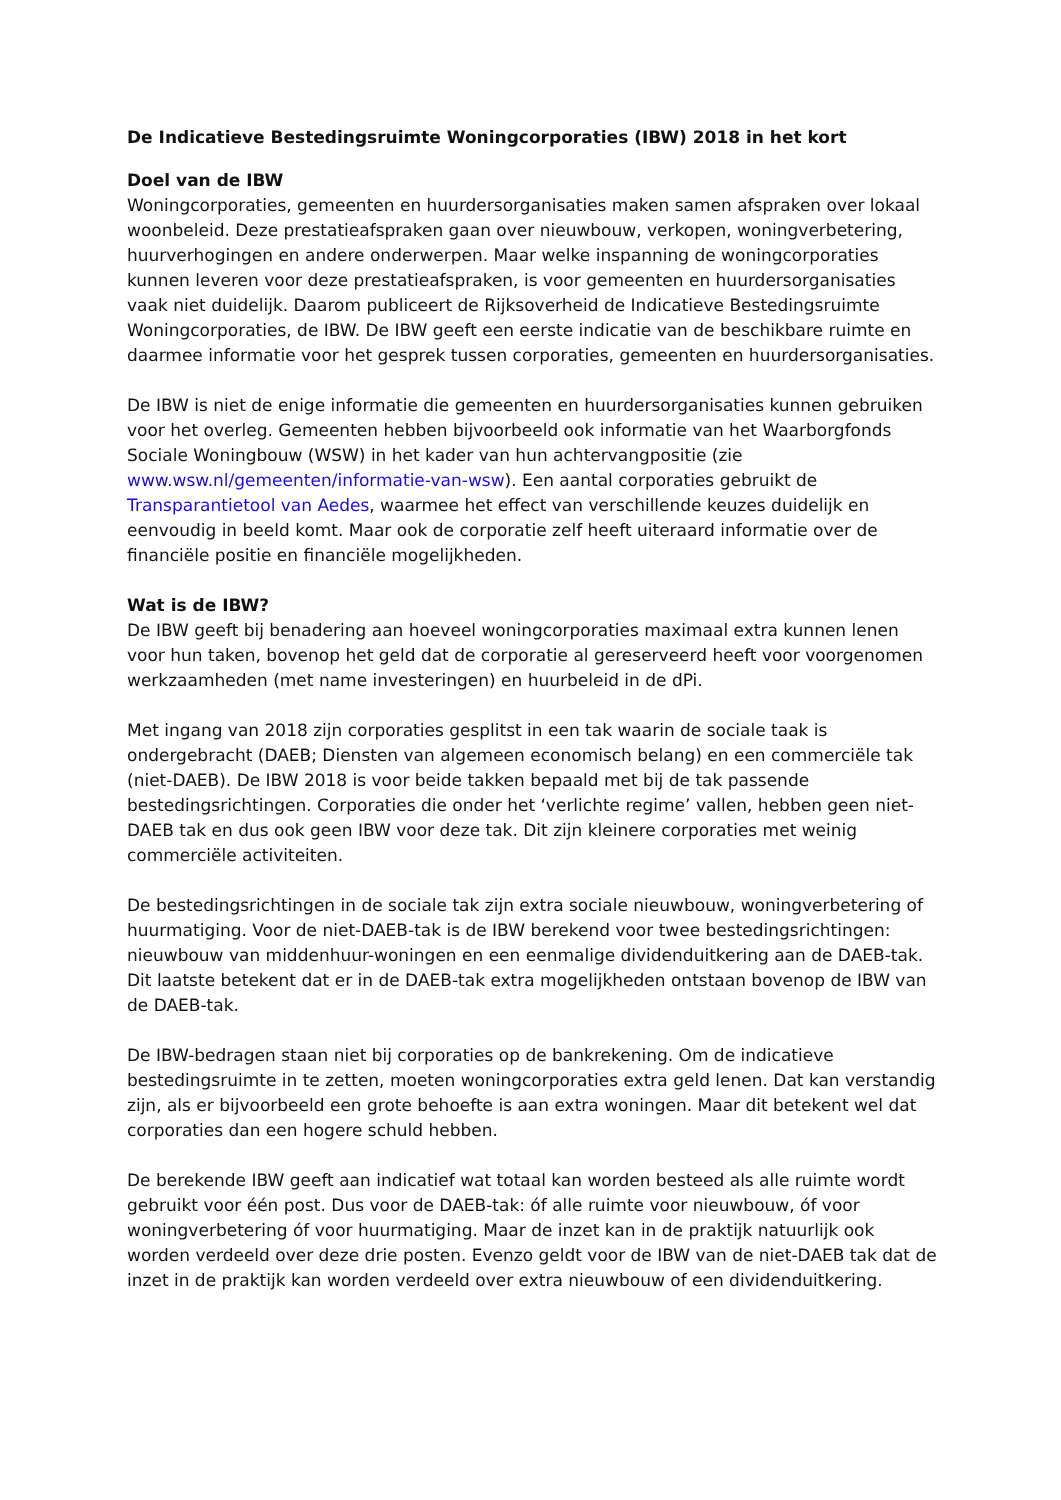De Indicatieve Bestedingsruimte Woningcorporaties (IBW) 2018 in het kort
Doel van de IBW
Woningcorporaties, gemeenten en huurdersorganisaties maken samen afspraken over lokaal woonbeleid. Deze prestatieafspraken gaan over nieuwbouw, verkopen, woningverbetering, huurverhogingen en andere onderwerpen. Maar welke inspanning de woningcorporaties kunnen leveren voor deze prestatieafspraken, is voor gemeenten en huurdersorganisaties vaak niet duidelijk. Daarom publiceert de Rijksoverheid de Indicatieve Bestedingsruimte Woningcorporaties, de IBW. De IBW geeft een eerste indicatie van de beschikbare ruimte en daarmee informatie voor het gesprek tussen corporaties, gemeenten en huurdersorganisaties.
De IBW is niet de enige informatie die gemeenten en huurdersorganisaties kunnen gebruiken voor het overleg. Gemeenten hebben bijvoorbeeld ook informatie van het Waarborgfonds Sociale Woningbouw (WSW) in het kader van hun achtervangpositie (zie www.wsw.nl/gemeenten/informatie-van-wsw). Een aantal corporaties gebruikt de Transparantietool van Aedes, waarmee het effect van verschillende keuzes duidelijk en eenvoudig in beeld komt. Maar ook de corporatie zelf heeft uiteraard informatie over de financiële positie en financiële mogelijkheden.
Wat is de IBW?
De IBW geeft bij benadering aan hoeveel woningcorporaties maximaal extra kunnen lenen voor hun taken, bovenop het geld dat de corporatie al gereserveerd heeft voor voorgenomen werkzaamheden (met name investeringen) en huurbeleid in de dPi.
Met ingang van 2018 zijn corporaties gesplitst in een tak waarin de sociale taak is ondergebracht (DAEB; Diensten van algemeen economisch belang) en een commerciële tak (niet-DAEB). De IBW 2018 is voor beide takken bepaald met bij de tak passende bestedingsrichtingen. Corporaties die onder het ‘verlichte regime’ vallen, hebben geen niet-DAEB tak en dus ook geen IBW voor deze tak. Dit zijn kleinere corporaties met weinig commerciële activiteiten.
De bestedingsrichtingen in de sociale tak zijn extra sociale nieuwbouw, woningverbetering of huurmatiging. Voor de niet-DAEB-tak is de IBW berekend voor twee bestedingsrichtingen: nieuwbouw van middenhuur-woningen en een eenmalige dividenduitkering aan de DAEB-tak. Dit laatste betekent dat er in de DAEB-tak extra mogelijkheden ontstaan bovenop de IBW van de DAEB-tak.
De IBW-bedragen staan niet bij corporaties op de bankrekening. Om de indicatieve bestedingsruimte in te zetten, moeten woningcorporaties extra geld lenen. Dat kan verstandig zijn, als er bijvoorbeeld een grote behoefte is aan extra woningen. Maar dit betekent wel dat corporaties dan een hogere schuld hebben.
De berekende IBW geeft aan indicatief wat totaal kan worden besteed als alle ruimte wordt gebruikt voor één post. Dus voor de DAEB-tak: óf alle ruimte voor nieuwbouw, óf voor woningverbetering óf voor huurmatiging. Maar de inzet kan in de praktijk natuurlijk ook worden verdeeld over deze drie posten. Evenzo geldt voor de IBW van de niet-DAEB tak dat de inzet in de praktijk kan worden verdeeld over extra nieuwbouw of een dividenduitkering.